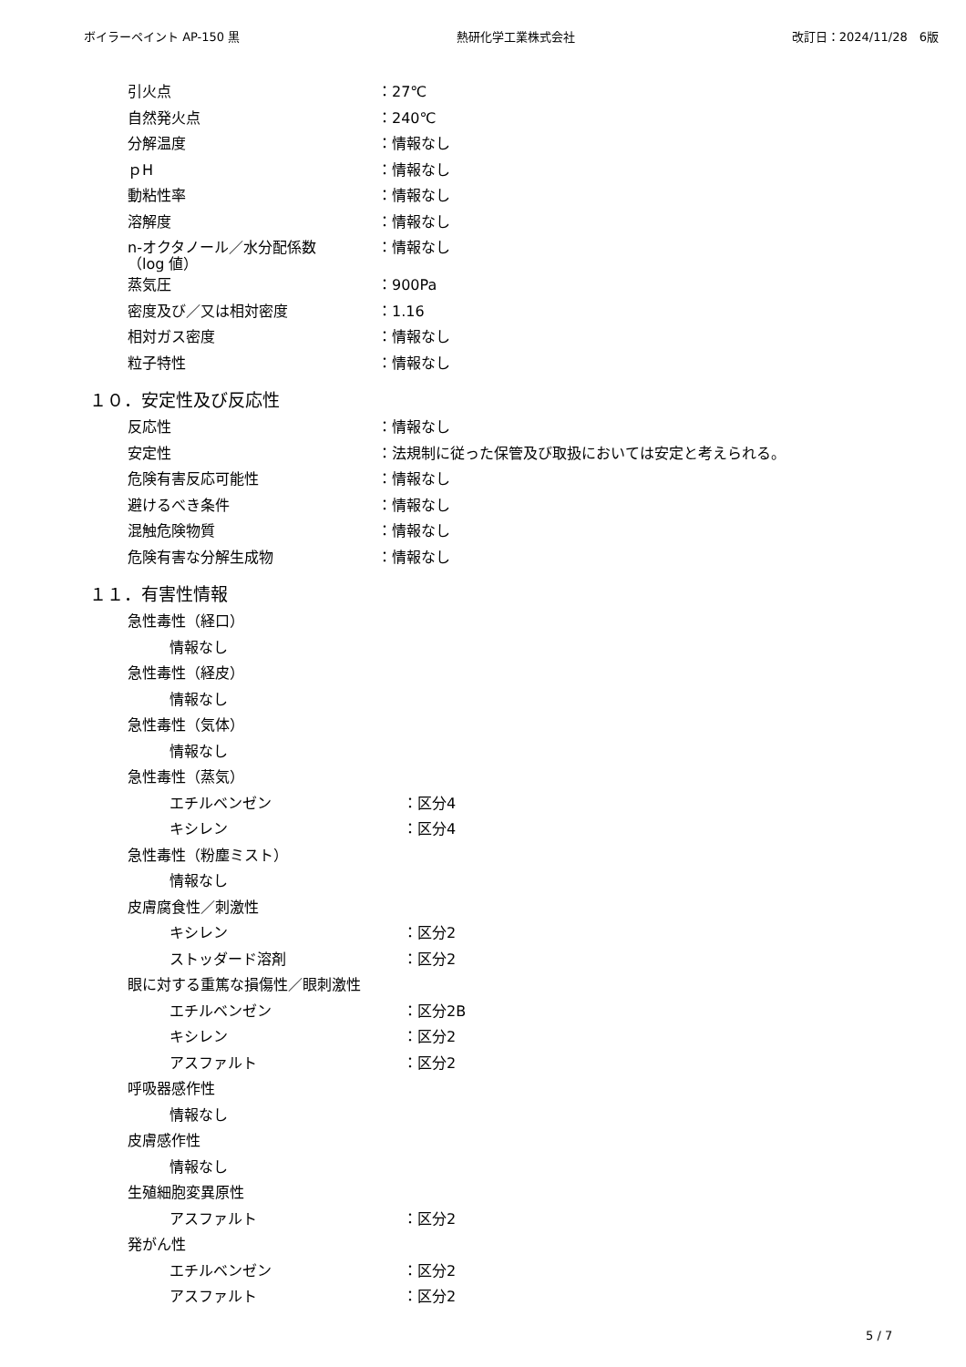ボイラーペイント AP-150 黒 熱研化学工業株式会社 改訂日：2024/11/28　6版
引火点 ：27℃
自然発火点 ：240℃
分解温度 ：情報なし
ｐH ：情報なし
動粘性率 ：情報なし
溶解度 ：情報なし
n-オクタノール／水分配係数
（log 値）
：情報なし
蒸気圧 ：900Pa
密度及び／又は相対密度 ：1.16
相対ガス密度 ：情報なし
粒子特性 ：情報なし
１０．安定性及び反応性
反応性 ：情報なし
安定性 ：法規制に従った保管及び取扱においては安定と考えられる。
危険有害反応可能性 ：情報なし
避けるべき条件 ：情報なし
混触危険物質 ：情報なし
危険有害な分解生成物 ：情報なし
１１．有害性情報
急性毒性（経口）
情報なし
急性毒性（経皮）
情報なし
急性毒性（気体）
情報なし
急性毒性（蒸気）
エチルベンゼン ：区分4
キシレン ：区分4
急性毒性（粉塵ミスト）
情報なし
皮膚腐食性／刺激性
キシレン ：区分2
ストッダード溶剤 ：区分2
眼に対する重篤な損傷性／眼刺激性
エチルベンゼン ：区分2B
キシレン ：区分2
アスファルト ：区分2
呼吸器感作性
情報なし
皮膚感作性
情報なし
生殖細胞変異原性
アスファルト ：区分2
発がん性
エチルベンゼン ：区分2
アスファルト ：区分2
5 / 7